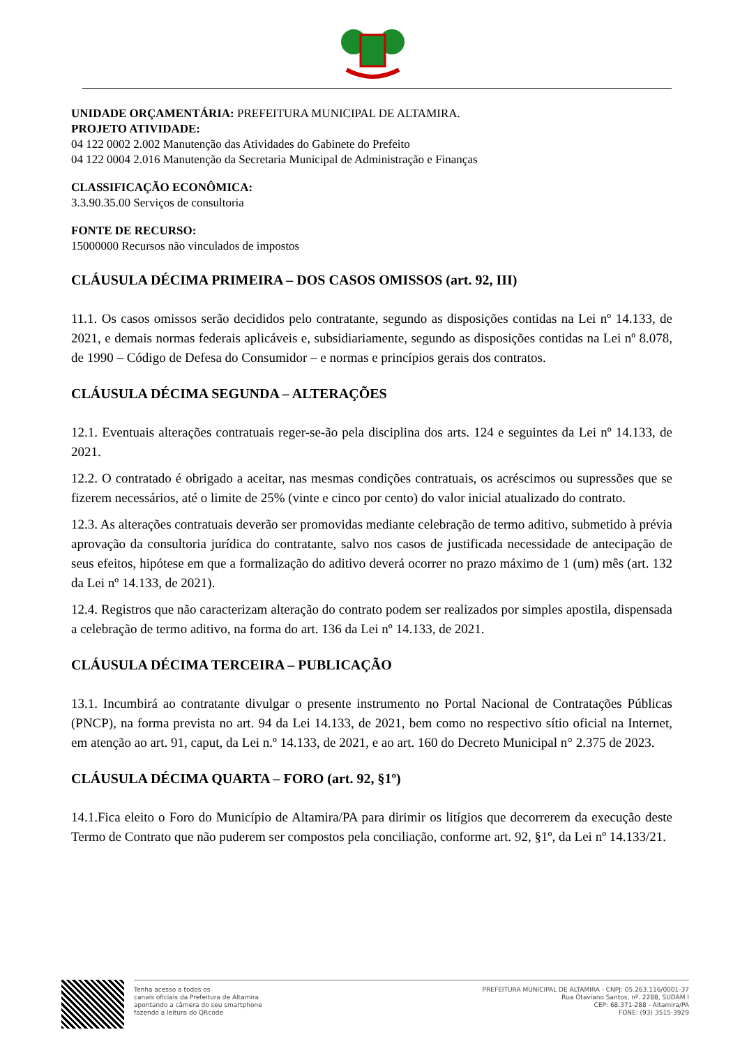UNIDADE ORÇAMENTÁRIA: PREFEITURA MUNICIPAL DE ALTAMIRA.
PROJETO ATIVIDADE:
04 122 0002 2.002 Manutenção das Atividades do Gabinete do Prefeito
04 122 0004 2.016 Manutenção da Secretaria Municipal de Administração e Finanças
CLASSIFICAÇÃO ECONÔMICA:
3.3.90.35.00 Serviços de consultoria
FONTE DE RECURSO:
15000000 Recursos não vinculados de impostos
CLÁUSULA DÉCIMA PRIMEIRA – DOS CASOS OMISSOS (art. 92, III)
11.1. Os casos omissos serão decididos pelo contratante, segundo as disposições contidas na Lei nº 14.133, de 2021, e demais normas federais aplicáveis e, subsidiariamente, segundo as disposições contidas na Lei nº 8.078, de 1990 – Código de Defesa do Consumidor – e normas e princípios gerais dos contratos.
CLÁUSULA DÉCIMA SEGUNDA – ALTERAÇÕES
12.1. Eventuais alterações contratuais reger-se-ão pela disciplina dos arts. 124 e seguintes da Lei nº 14.133, de 2021.
12.2. O contratado é obrigado a aceitar, nas mesmas condições contratuais, os acréscimos ou supressões que se fizerem necessários, até o limite de 25% (vinte e cinco por cento) do valor inicial atualizado do contrato.
12.3. As alterações contratuais deverão ser promovidas mediante celebração de termo aditivo, submetido à prévia aprovação da consultoria jurídica do contratante, salvo nos casos de justificada necessidade de antecipação de seus efeitos, hipótese em que a formalização do aditivo deverá ocorrer no prazo máximo de 1 (um) mês (art. 132 da Lei nº 14.133, de 2021).
12.4. Registros que não caracterizam alteração do contrato podem ser realizados por simples apostila, dispensada a celebração de termo aditivo, na forma do art. 136 da Lei nº 14.133, de 2021.
CLÁUSULA DÉCIMA TERCEIRA – PUBLICAÇÃO
13.1. Incumbirá ao contratante divulgar o presente instrumento no Portal Nacional de Contratações Públicas (PNCP), na forma prevista no art. 94 da Lei 14.133, de 2021, bem como no respectivo sítio oficial na Internet, em atenção ao art. 91, caput, da Lei n.º 14.133, de 2021, e ao art. 160 do Decreto Municipal n° 2.375 de 2023.
CLÁUSULA DÉCIMA QUARTA – FORO (art. 92, §1º)
14.1.Fica eleito o Foro do Município de Altamira/PA para dirimir os litígios que decorrerem da execução deste Termo de Contrato que não puderem ser compostos pela conciliação, conforme art. 92, §1º, da Lei nº 14.133/21.
Tenha acesso a todos os
canais oficiais da Prefeitura de Altamira
apontando a câmera do seu smartphone
fazendo a leitura do QRcode
PREFEITURA MUNICIPAL DE ALTAMIRA - CNPJ: 05.263.116/0001-37
Rua Otaviano Santos, nº. 2288, SUDAM I
CEP: 68.371-288 - Altamira/PA
FONE: (93) 3515-3929